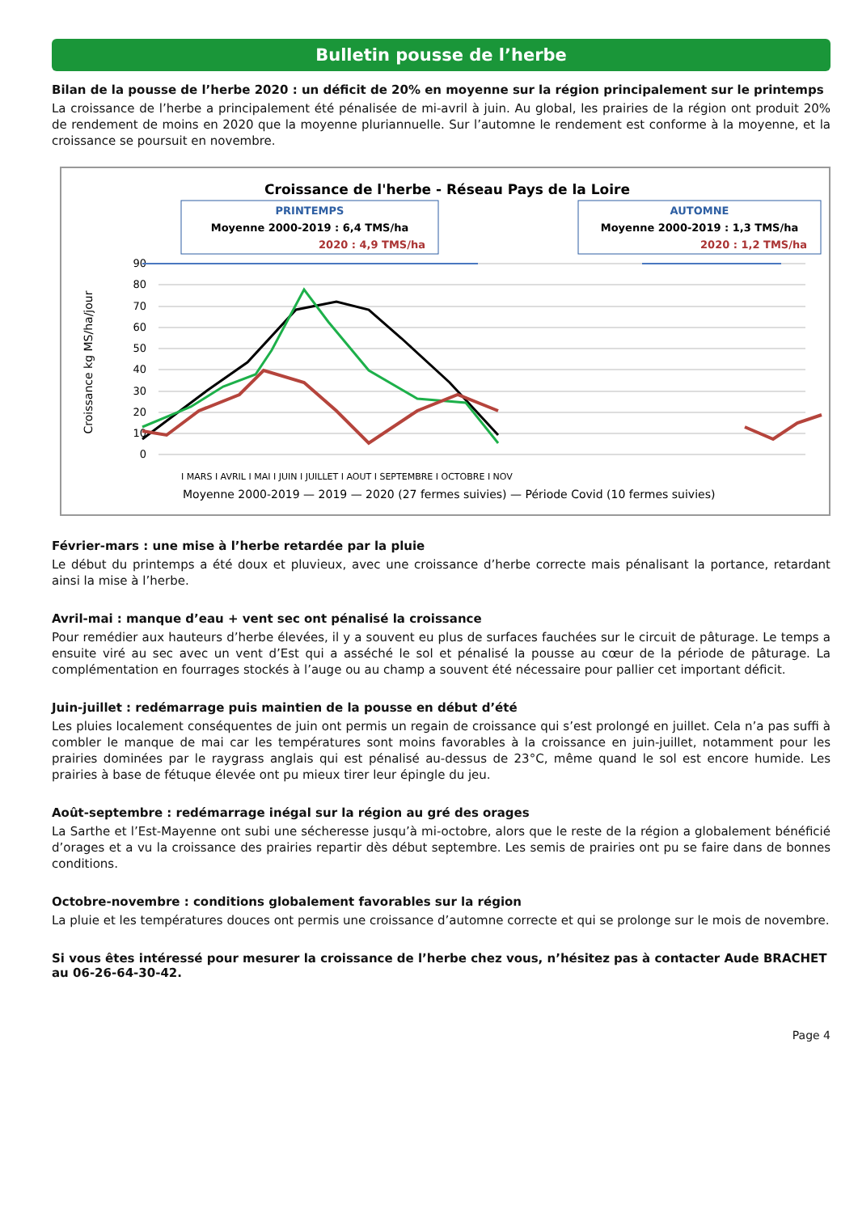Bulletin pousse de l’herbe
Bilan de la pousse de l’herbe 2020 : un déficit de 20% en moyenne sur la région principalement sur le printemps
La croissance de l’herbe a principalement été pénalisée de mi-avril à juin. Au global, les prairies de la région ont produit 20% de rendement de moins en 2020 que la moyenne pluriannuelle. Sur l’automne le rendement est conforme à la moyenne, et la croissance se poursuit en novembre.
Croissance de l'herbe - Réseau Pays de la Loire
PRINTEMPS
Moyenne 2000-2019 : 6,4 TMS/ha
2020 : 4,9 TMS/ha
AUTOMNE
Moyenne 2000-2019 : 1,3 TMS/ha
2020 : 1,2 TMS/ha
90
80
70
60
50
40
30
20
10
0
Croissance kg MS/ha/jour
Moyenne 2000-2019 — 2019 — 2020 (27 fermes suivies) — Période Covid (10 fermes suivies)
I MARS I AVRIL I MAI I JUIN I JUILLET I AOUT I SEPTEMBRE I OCTOBRE I NOV
Février-mars : une mise à l’herbe retardée par la pluie
Le début du printemps a été doux et pluvieux, avec une croissance d’herbe correcte mais pénalisant la portance, retardant ainsi la mise à l’herbe.
Avril-mai : manque d’eau + vent sec ont pénalisé la croissance
Pour remédier aux hauteurs d’herbe élevées, il y a souvent eu plus de surfaces fauchées sur le circuit de pâturage. Le temps a ensuite viré au sec avec un vent d’Est qui a asséché le sol et pénalisé la pousse au cœur de la période de pâturage. La complémentation en fourrages stockés à l’auge ou au champ a souvent été nécessaire pour pallier cet important déficit.
Juin-juillet : redémarrage puis maintien de la pousse en début d’été
Les pluies localement conséquentes de juin ont permis un regain de croissance qui s’est prolongé en juillet. Cela n’a pas suffi à combler le manque de mai car les températures sont moins favorables à la croissance en juin-juillet, notamment pour les prairies dominées par le raygrass anglais qui est pénalisé au-dessus de 23°C, même quand le sol est encore humide. Les prairies à base de fétuque élevée ont pu mieux tirer leur épingle du jeu.
Août-septembre : redémarrage inégal sur la région au gré des orages
La Sarthe et l’Est-Mayenne ont subi une sécheresse jusqu’à mi-octobre, alors que le reste de la région a globalement bénéficié d’orages et a vu la croissance des prairies repartir dès début septembre. Les semis de prairies ont pu se faire dans de bonnes conditions.
Octobre-novembre : conditions globalement favorables sur la région
La pluie et les températures douces ont permis une croissance d’automne correcte et qui se prolonge sur le mois de novembre.
Si vous êtes intéressé pour mesurer la croissance de l’herbe chez vous, n’hésitez pas à contacter Aude BRACHET au 06-26-64-30-42.
Page 4